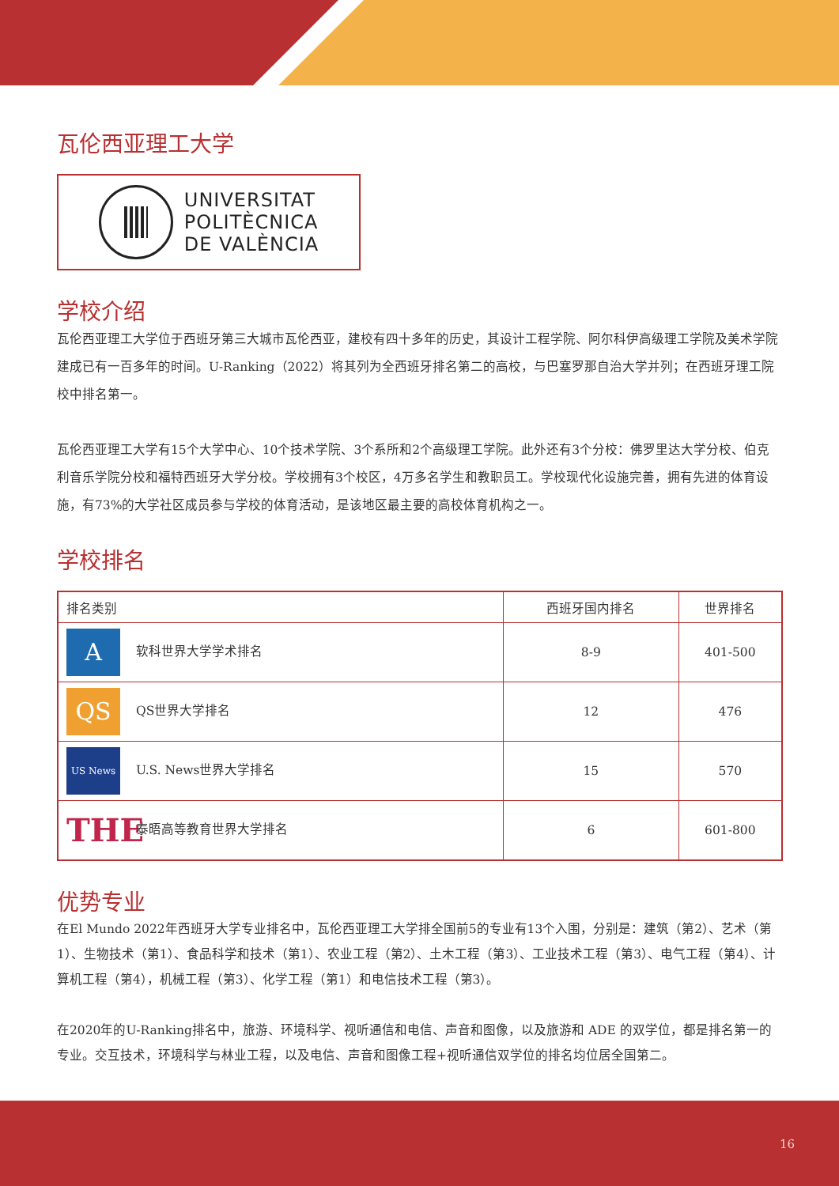瓦伦西亚理工大学
UNIVERSITAT
POLITÈCNICA
DE VALÈNCIA
学校介绍
瓦伦西亚理工大学位于西班牙第三大城市瓦伦西亚，建校有四十多年的历史，其设计工程学院、阿尔科伊高级理工学院及美术学院建成已有一百多年的时间。U-Ranking（2022）将其列为全西班牙排名第二的高校，与巴塞罗那自治大学并列；在西班牙理工院校中排名第一。
瓦伦西亚理工大学有15个大学中心、10个技术学院、3个系所和2个高级理工学院。此外还有3个分校：佛罗里达大学分校、伯克利音乐学院分校和福特西班牙大学分校。学校拥有3个校区，4万多名学生和教职员工。学校现代化设施完善，拥有先进的体育设施，有73%的大学社区成员参与学校的体育活动，是该地区最主要的高校体育机构之一。
学校排名
| 排名类别 | 西班牙国内排名 | 世界排名 |
| --- | --- | --- |
| A 软科世界大学学术排名 | 8-9 | 401-500 |
| QS QS世界大学排名 | 12 | 476 |
| US News U.S. News世界大学排名 | 15 | 570 |
| THE 泰晤高等教育世界大学排名 | 6 | 601-800 |
优势专业
在El Mundo 2022年西班牙大学专业排名中，瓦伦西亚理工大学排全国前5的专业有13个入围，分别是：建筑（第2）、艺术（第1）、生物技术（第1）、食品科学和技术（第1）、农业工程（第2）、土木工程（第3）、工业技术工程（第3）、电气工程（第4）、计算机工程（第4），机械工程（第3）、化学工程（第1）和电信技术工程（第3）。
在2020年的U-Ranking排名中，旅游、环境科学、视听通信和电信、声音和图像，以及旅游和 ADE 的双学位，都是排名第一的专业。交互技术，环境科学与林业工程，以及电信、声音和图像工程+视听通信双学位的排名均位居全国第二。
16